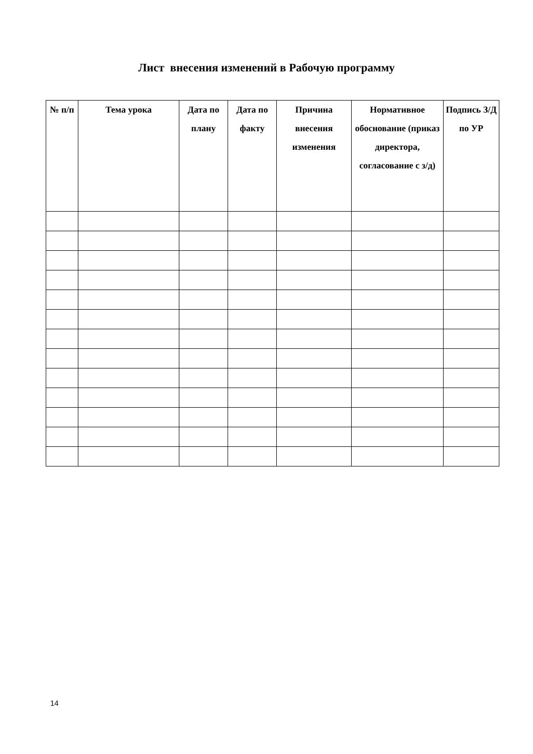Лист внесения изменений в Рабочую программу
| № п/п | Тема урока | Дата по плану | Дата по факту | Причина внесения изменения | Нормативное обоснование (приказ директора, согласование с з/д) | Подпись З/Д по УР |
| --- | --- | --- | --- | --- | --- | --- |
14